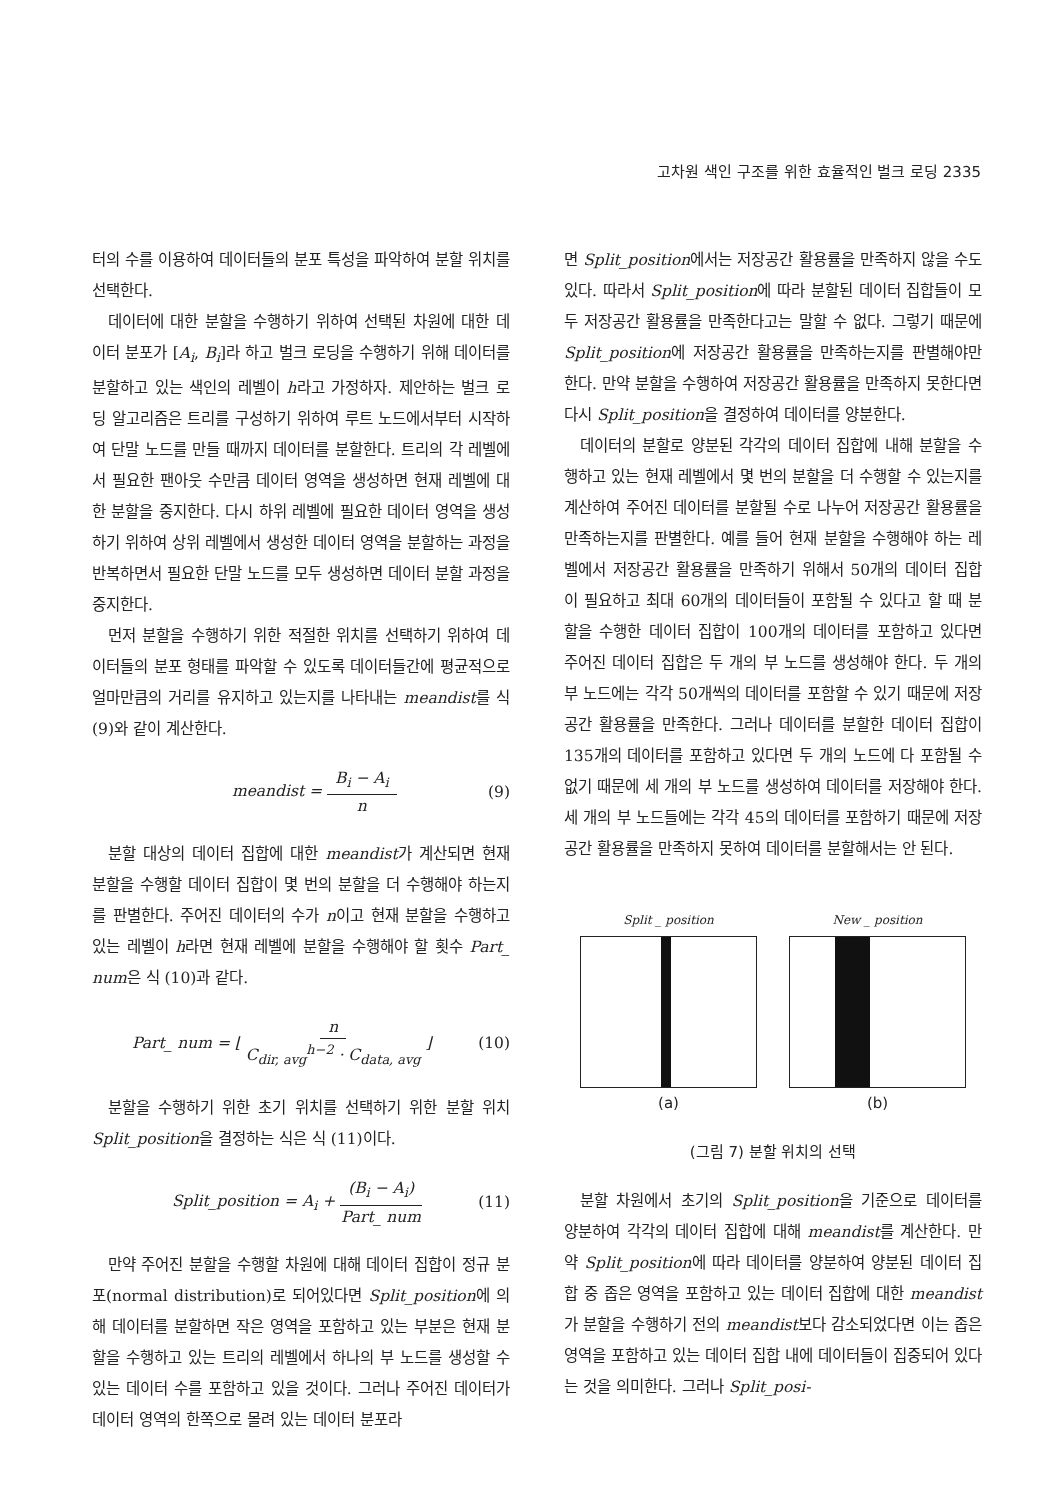고차원 색인 구조를 위한 효율적인 벌크 로딩 2335
터의 수를 이용하여 데이터들의 분포 특성을 파악하여 분할 위치를 선택한다.
데이터에 대한 분할을 수행하기 위하여 선택된 차원에 대한 데이터 분포가 [A<sub>i</sub>, B<sub>i</sub>]라 하고 벌크 로딩을 수행하기 위해 데이터를 분할하고 있는 색인의 레벨이 h라고 가정하자. 제안하는 벌크 로딩 알고리즘은 트리를 구성하기 위하여 루트 노드에서부터 시작하여 단말 노드를 만들 때까지 데이터를 분할한다. 트리의 각 레벨에서 필요한 팬아웃 수만큼 데이터 영역을 생성하면 현재 레벨에 대한 분할을 중지한다. 다시 하위 레벨에 필요한 데이터 영역을 생성하기 위하여 상위 레벨에서 생성한 데이터 영역을 분할하는 과정을 반복하면서 필요한 단말 노드를 모두 생성하면 데이터 분할 과정을 중지한다.
먼저 분할을 수행하기 위한 적절한 위치를 선택하기 위하여 데이터들의 분포 형태를 파악할 수 있도록 데이터들간에 평균적으로 얼마만큼의 거리를 유지하고 있는지를 나타내는 meandist를 식 (9)와 같이 계산한다.
meandist = B<sub>i</sub> − A<sub>i</sub> n (9)
분할 대상의 데이터 집합에 대한 meandist가 계산되면 현재 분할을 수행할 데이터 집합이 몇 번의 분할을 더 수행해야 하는지를 판별한다. 주어진 데이터의 수가 n이고 현재 분할을 수행하고 있는 레벨이 h라면 현재 레벨에 분할을 수행해야 할 횟수 Part_ num은 식 (10)과 같다.
Part_ num = ⌊ n C<sub>dir, avg</sub><sup>h−2</sup> · C<sub>data, avg</sub> ⌋ (10)
분할을 수행하기 위한 초기 위치를 선택하기 위한 분할 위치 Split_position을 결정하는 식은 식 (11)이다.
Split_position = A<sub>i</sub> + (B<sub>i</sub> − A<sub>i</sub>) Part_ num (11)
만약 주어진 분할을 수행할 차원에 대해 데이터 집합이 정규 분포(normal distribution)로 되어있다면 Split_position에 의해 데이터를 분할하면 작은 영역을 포함하고 있는 부분은 현재 분할을 수행하고 있는 트리의 레벨에서 하나의 부 노드를 생성할 수 있는 데이터 수를 포함하고 있을 것이다. 그러나 주어진 데이터가 데이터 영역의 한쪽으로 몰려 있는 데이터 분포라
면 Split_position에서는 저장공간 활용률을 만족하지 않을 수도 있다. 따라서 Split_position에 따라 분할된 데이터 집합들이 모두 저장공간 활용률을 만족한다고는 말할 수 없다. 그렇기 때문에 Split_position에 저장공간 활용률을 만족하는지를 판별해야만 한다. 만약 분할을 수행하여 저장공간 활용률을 만족하지 못한다면 다시 Split_position을 결정하여 데이터를 양분한다.
데이터의 분할로 양분된 각각의 데이터 집합에 내해 분할을 수행하고 있는 현재 레벨에서 몇 번의 분할을 더 수행할 수 있는지를 계산하여 주어진 데이터를 분할될 수로 나누어 저장공간 활용률을 만족하는지를 판별한다. 예를 들어 현재 분할을 수행해야 하는 레벨에서 저장공간 활용률을 만족하기 위해서 50개의 데이터 집합이 필요하고 최대 60개의 데이터들이 포함될 수 있다고 할 때 분할을 수행한 데이터 집합이 100개의 데이터를 포함하고 있다면 주어진 데이터 집합은 두 개의 부 노드를 생성해야 한다. 두 개의 부 노드에는 각각 50개씩의 데이터를 포함할 수 있기 때문에 저장공간 활용률을 만족한다. 그러나 데이터를 분할한 데이터 집합이 135개의 데이터를 포함하고 있다면 두 개의 노드에 다 포함될 수 없기 때문에 세 개의 부 노드를 생성하여 데이터를 저장해야 한다. 세 개의 부 노드들에는 각각 45의 데이터를 포함하기 때문에 저장공간 활용률을 만족하지 못하여 데이터를 분할해서는 안 된다.
Split _ position
(a)
New _ position
(b)
(그림 7) 분할 위치의 선택
분할 차원에서 초기의 Split_position을 기준으로 데이터를 양분하여 각각의 데이터 집합에 대해 meandist를 계산한다. 만약 Split_position에 따라 데이터를 양분하여 양분된 데이터 집합 중 좁은 영역을 포함하고 있는 데이터 집합에 대한 meandist가 분할을 수행하기 전의 meandist보다 감소되었다면 이는 좁은 영역을 포함하고 있는 데이터 집합 내에 데이터들이 집중되어 있다는 것을 의미한다. 그러나 Split_posi-